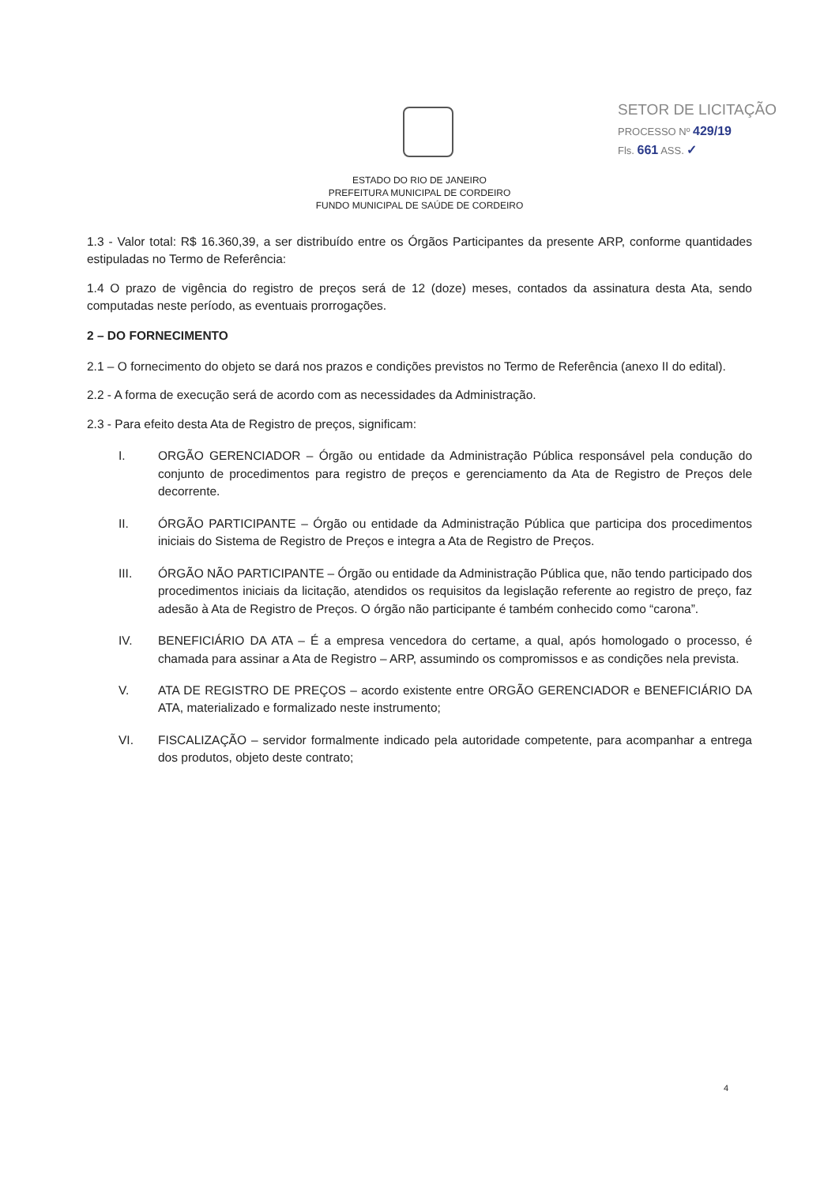SETOR DE LICITAÇÃO
PROCESSO Nº 429/19
Fls. 661 ASS. ✓
ESTADO DO RIO DE JANEIRO
PREFEITURA MUNICIPAL DE CORDEIRO
FUNDO MUNICIPAL DE SAÚDE DE CORDEIRO
1.3 - Valor total: R$ 16.360,39, a ser distribuído entre os Órgãos Participantes da presente ARP, conforme quantidades estipuladas no Termo de Referência:
1.4 O prazo de vigência do registro de preços será de 12 (doze) meses, contados da assinatura desta Ata, sendo computadas neste período, as eventuais prorrogações.
2 – DO FORNECIMENTO
2.1 – O fornecimento do objeto se dará nos prazos e condições previstos no Termo de Referência (anexo II do edital).
2.2 - A forma de execução será de acordo com as necessidades da Administração.
2.3 - Para efeito desta Ata de Registro de preços, significam:
I. ORGÃO GERENCIADOR – Órgão ou entidade da Administração Pública responsável pela condução do conjunto de procedimentos para registro de preços e gerenciamento da Ata de Registro de Preços dele decorrente.
II. ÓRGÃO PARTICIPANTE – Órgão ou entidade da Administração Pública que participa dos procedimentos iniciais do Sistema de Registro de Preços e integra a Ata de Registro de Preços.
III. ÓRGÃO NÃO PARTICIPANTE – Órgão ou entidade da Administração Pública que, não tendo participado dos procedimentos iniciais da licitação, atendidos os requisitos da legislação referente ao registro de preço, faz adesão à Ata de Registro de Preços. O órgão não participante é também conhecido como “carona”.
IV. BENEFICIÁRIO DA ATA – É a empresa vencedora do certame, a qual, após homologado o processo, é chamada para assinar a Ata de Registro – ARP, assumindo os compromissos e as condições nela prevista.
V. ATA DE REGISTRO DE PREÇOS – acordo existente entre ORGÃO GERENCIADOR e BENEFICIÁRIO DA ATA, materializado e formalizado neste instrumento;
VI. FISCALIZAÇÃO – servidor formalmente indicado pela autoridade competente, para acompanhar a entrega dos produtos, objeto deste contrato;
4